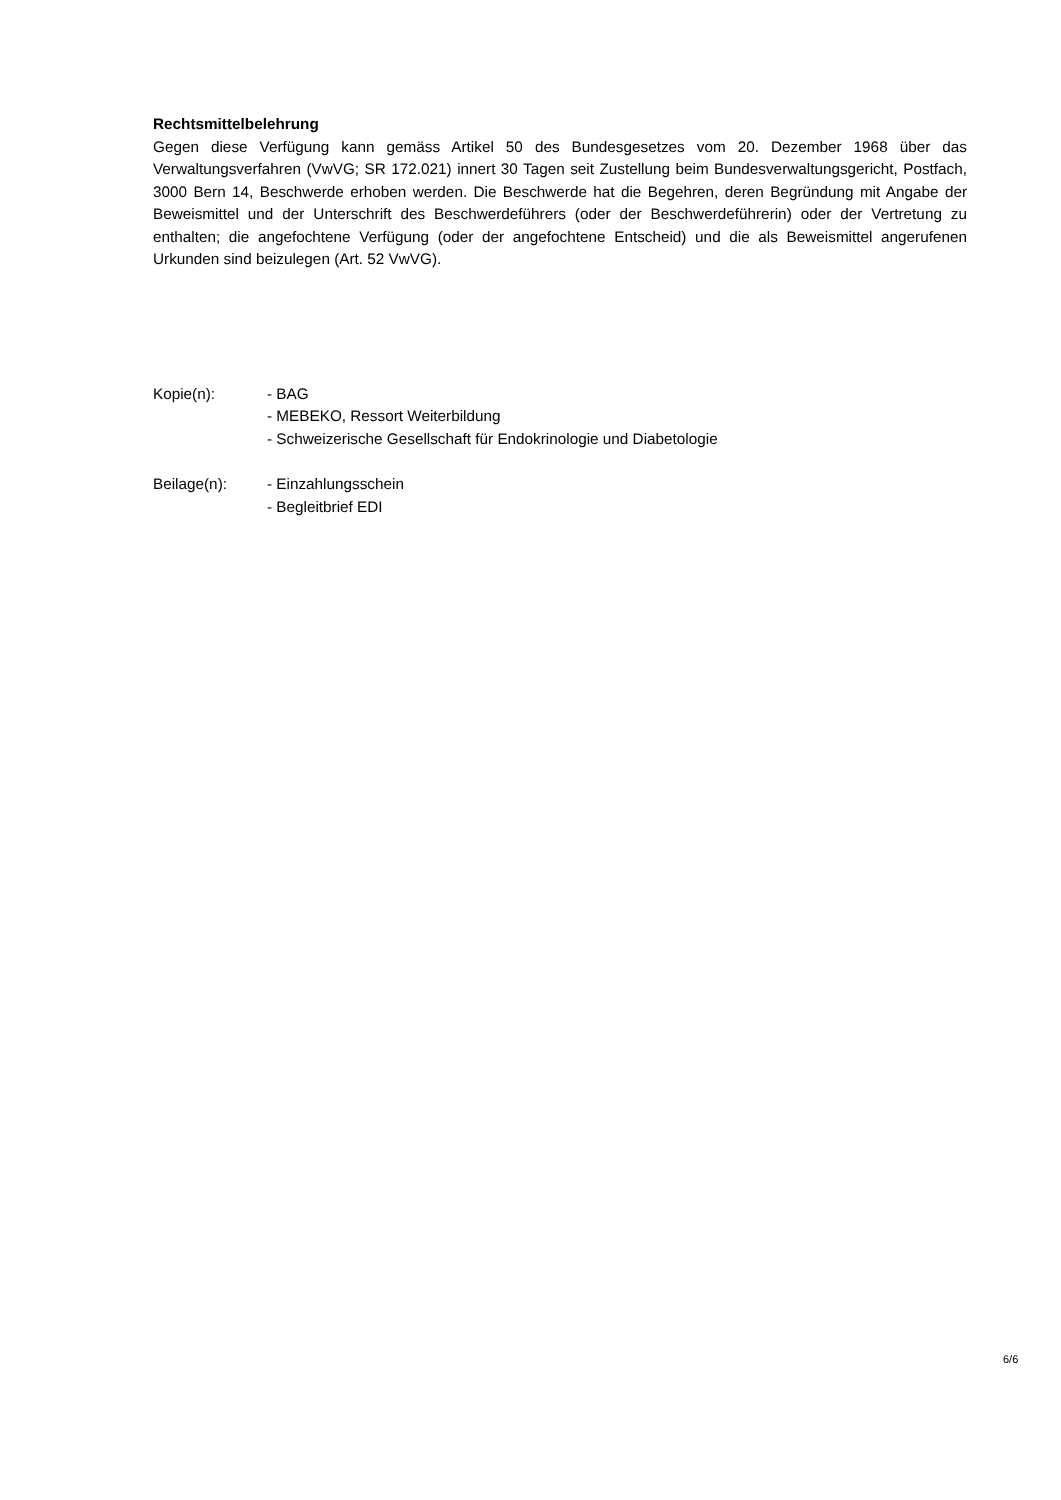Rechtsmittelbelehrung
Gegen diese Verfügung kann gemäss Artikel 50 des Bundesgesetzes vom 20. Dezember 1968 über das Verwaltungsverfahren (VwVG; SR 172.021) innert 30 Tagen seit Zustellung beim Bundesverwaltungsgericht, Postfach, 3000 Bern 14, Beschwerde erhoben werden. Die Beschwerde hat die Begehren, deren Begründung mit Angabe der Beweismittel und der Unterschrift des Beschwerdeführers (oder der Beschwerdeführerin) oder der Vertretung zu enthalten; die angefochtene Verfügung (oder der angefochtene Entscheid) und die als Beweismittel angerufenen Urkunden sind beizulegen (Art. 52 VwVG).
Kopie(n): - BAG
- MEBEKO, Ressort Weiterbildung
- Schweizerische Gesellschaft für Endokrinologie und Diabetologie
Beilage(n): - Einzahlungsschein
- Begleitbrief EDI
6/6